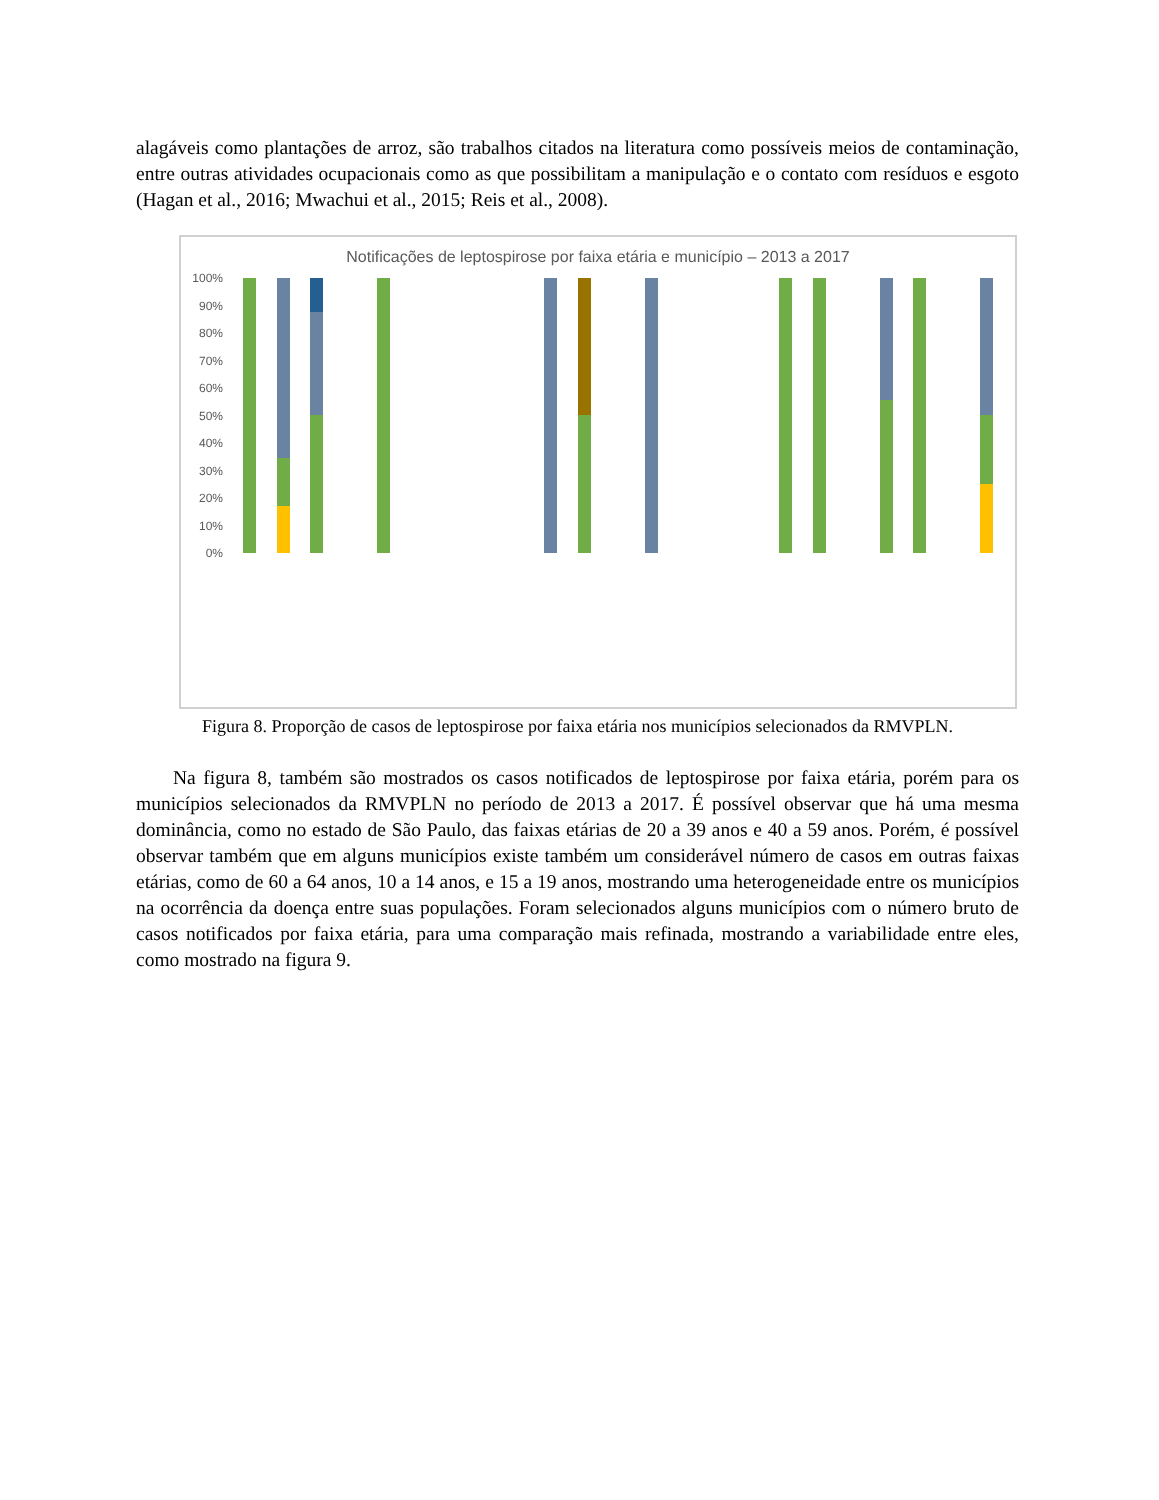alagáveis como plantações de arroz, são trabalhos citados na literatura como possíveis meios de contaminação, entre outras atividades ocupacionais como as que possibilitam a manipulação e o contato com resíduos e esgoto (Hagan et al., 2016; Mwachui et al., 2015; Reis et al., 2008).
Notificações de leptospirose por faixa etária e município – 2013 a 2017
100%
90%
80%
70%
60%
50%
40%
30%
20%
10%
0%
Figura 8. Proporção de casos de leptospirose por faixa etária nos municípios selecionados da RMVPLN.
Na figura 8, também são mostrados os casos notificados de leptospirose por faixa etária, porém para os municípios selecionados da RMVPLN no período de 2013 a 2017. É possível observar que há uma mesma dominância, como no estado de São Paulo, das faixas etárias de 20 a 39 anos e 40 a 59 anos. Porém, é possível observar também que em alguns municípios existe também um considerável número de casos em outras faixas etárias, como de 60 a 64 anos, 10 a 14 anos, e 15 a 19 anos, mostrando uma heterogeneidade entre os municípios na ocorrência da doença entre suas populações. Foram selecionados alguns municípios com o número bruto de casos notificados por faixa etária, para uma comparação mais refinada, mostrando a variabilidade entre eles, como mostrado na figura 9.